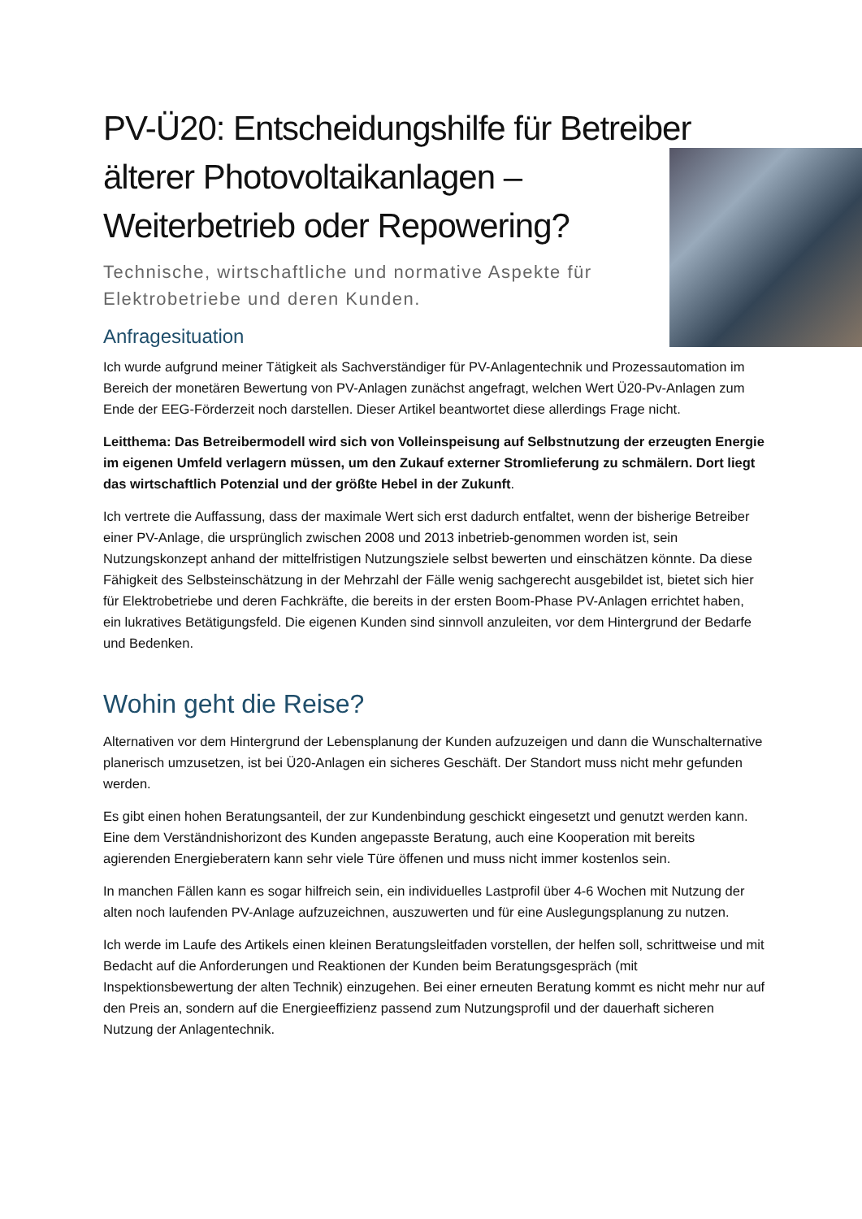PV-Ü20: Entscheidungshilfe für Betreiber
älterer Photovoltaikanlagen –
Weiterbetrieb oder Repowering?
Technische, wirtschaftliche und normative Aspekte für Elektrobetriebe und deren Kunden.
Anfragesituation
Ich wurde aufgrund meiner Tätigkeit als Sachverständiger für PV-Anlagentechnik und Prozessautomation im Bereich der monetären Bewertung von PV-Anlagen zunächst angefragt, welchen Wert Ü20-Pv-Anlagen zum Ende der EEG-Förderzeit noch darstellen. Dieser Artikel beantwortet diese allerdings Frage nicht.
Leitthema: Das Betreibermodell wird sich von Volleinspeisung auf Selbstnutzung der erzeugten Energie im eigenen Umfeld verlagern müssen, um den Zukauf externer Stromlieferung zu schmälern. Dort liegt das wirtschaftlich Potenzial und der größte Hebel in der Zukunft.
Ich vertrete die Auffassung, dass der maximale Wert sich erst dadurch entfaltet, wenn der bisherige Betreiber einer PV-Anlage, die ursprünglich zwischen 2008 und 2013 inbetrieb-genommen worden ist, sein Nutzungskonzept anhand der mittelfristigen Nutzungsziele selbst bewerten und einschätzen könnte. Da diese Fähigkeit des Selbsteinschätzung in der Mehrzahl der Fälle wenig sachgerecht ausgebildet ist, bietet sich hier für Elektrobetriebe und deren Fachkräfte, die bereits in der ersten Boom-Phase PV-Anlagen errichtet haben, ein lukratives Betätigungsfeld. Die eigenen Kunden sind sinnvoll anzuleiten, vor dem Hintergrund der Bedarfe und Bedenken.
Wohin geht die Reise?
Alternativen vor dem Hintergrund der Lebensplanung der Kunden aufzuzeigen und dann die Wunschalternative planerisch umzusetzen, ist bei Ü20-Anlagen ein sicheres Geschäft. Der Standort muss nicht mehr gefunden werden.
Es gibt einen hohen Beratungsanteil, der zur Kundenbindung geschickt eingesetzt und genutzt werden kann. Eine dem Verständnishorizont des Kunden angepasste Beratung, auch eine Kooperation mit bereits agierenden Energieberatern kann sehr viele Türe öffenen und muss nicht immer kostenlos sein.
In manchen Fällen kann es sogar hilfreich sein, ein individuelles Lastprofil über 4-6 Wochen mit Nutzung der alten noch laufenden PV-Anlage aufzuzeichnen, auszuwerten und für eine Auslegungsplanung zu nutzen.
Ich werde im Laufe des Artikels einen kleinen Beratungsleitfaden vorstellen, der helfen soll, schrittweise und mit Bedacht auf die Anforderungen und Reaktionen der Kunden beim Beratungsgespräch (mit Inspektionsbewertung der alten Technik) einzugehen. Bei einer erneuten Beratung kommt es nicht mehr nur auf den Preis an, sondern auf die Energieeffizienz passend zum Nutzungsprofil und der dauerhaft sicheren Nutzung der Anlagentechnik.